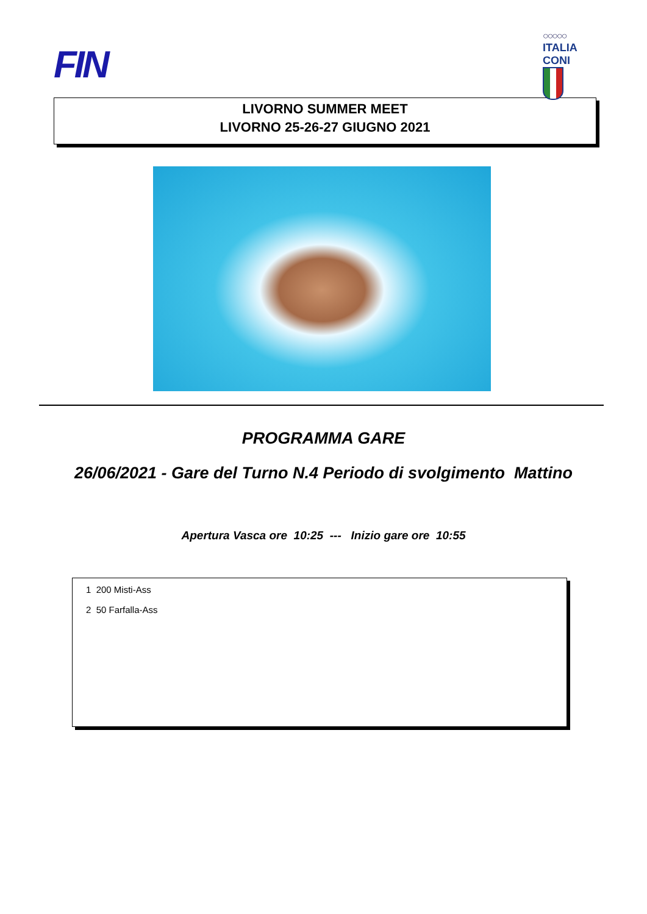FIN
○○○○○
ITALIA CONI
LIVORNO SUMMER MEET
LIVORNO 25-26-27 GIUGNO 2021
PROGRAMMA GARE
26/06/2021 - Gare del Turno N.4 Periodo di svolgimento Mattino
Apertura Vasca ore 10:25 --- Inizio gare ore 10:55
1 200 Misti-Ass
2 50 Farfalla-Ass